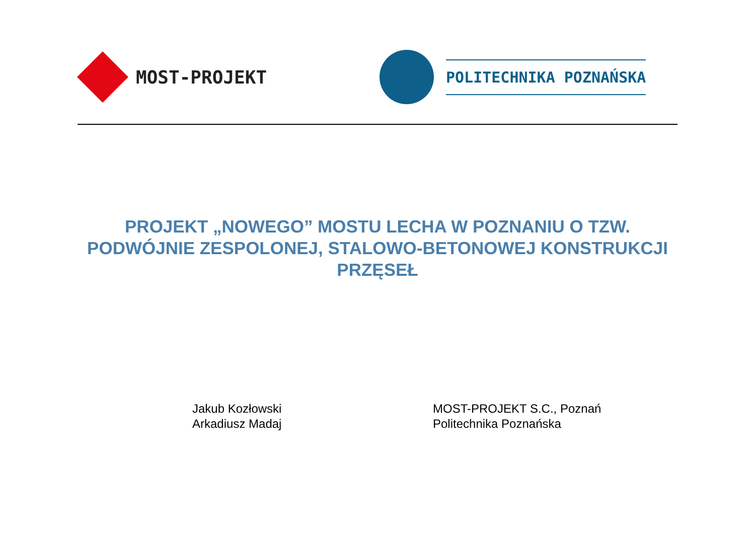MOST-PROJEKT
POLITECHNIKA POZNAŃSKA
PROJEKT „NOWEGO” MOSTU LECHA W POZNANIU O TZW. PODWÓJNIE ZESPOLONEJ, STALOWO-BETONOWEJ KONSTRUKCJI PRZĘSEŁ
Jakub Kozłowski
Arkadiusz Madaj
MOST-PROJEKT S.C., Poznań
Politechnika Poznańska